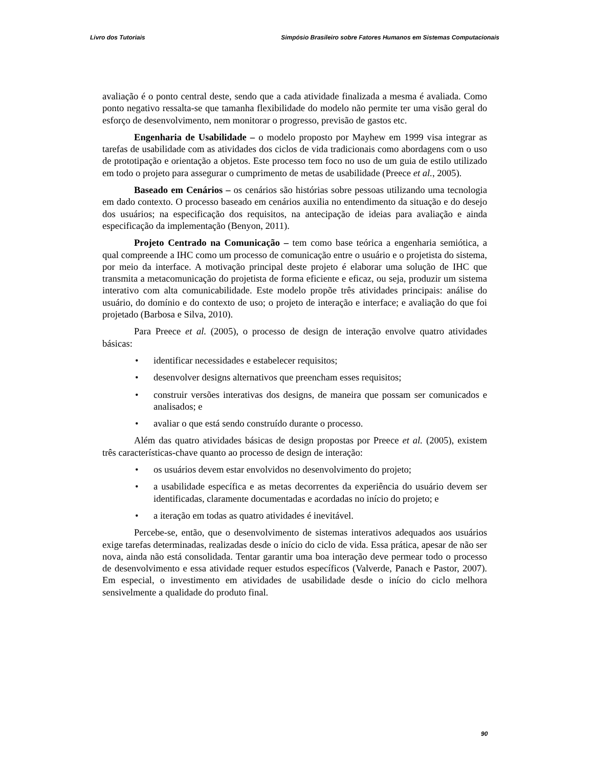Livro dos Tutoriais Simpósio Brasileiro sobre Fatores Humanos em Sistemas Computacionais
avaliação é o ponto central deste, sendo que a cada atividade finalizada a mesma é avaliada. Como ponto negativo ressalta-se que tamanha flexibilidade do modelo não permite ter uma visão geral do esforço de desenvolvimento, nem monitorar o progresso, previsão de gastos etc.
Engenharia de Usabilidade – o modelo proposto por Mayhew em 1999 visa integrar as tarefas de usabilidade com as atividades dos ciclos de vida tradicionais como abordagens com o uso de prototipação e orientação a objetos. Este processo tem foco no uso de um guia de estilo utilizado em todo o projeto para assegurar o cumprimento de metas de usabilidade (Preece et al., 2005).
Baseado em Cenários – os cenários são histórias sobre pessoas utilizando uma tecnologia em dado contexto. O processo baseado em cenários auxilia no entendimento da situação e do desejo dos usuários; na especificação dos requisitos, na antecipação de ideias para avaliação e ainda especificação da implementação (Benyon, 2011).
Projeto Centrado na Comunicação – tem como base teórica a engenharia semiótica, a qual compreende a IHC como um processo de comunicação entre o usuário e o projetista do sistema, por meio da interface. A motivação principal deste projeto é elaborar uma solução de IHC que transmita a metacomunicação do projetista de forma eficiente e eficaz, ou seja, produzir um sistema interativo com alta comunicabilidade. Este modelo propõe três atividades principais: análise do usuário, do domínio e do contexto de uso; o projeto de interação e interface; e avaliação do que foi projetado (Barbosa e Silva, 2010).
Para Preece et al. (2005), o processo de design de interação envolve quatro atividades básicas:
• identificar necessidades e estabelecer requisitos;
• desenvolver designs alternativos que preencham esses requisitos;
• construir versões interativas dos designs, de maneira que possam ser comunicados e analisados; e
• avaliar o que está sendo construído durante o processo.
Além das quatro atividades básicas de design propostas por Preece et al. (2005), existem três características-chave quanto ao processo de design de interação:
• os usuários devem estar envolvidos no desenvolvimento do projeto;
• a usabilidade específica e as metas decorrentes da experiência do usuário devem ser identificadas, claramente documentadas e acordadas no início do projeto; e
• a iteração em todas as quatro atividades é inevitável.
Percebe-se, então, que o desenvolvimento de sistemas interativos adequados aos usuários exige tarefas determinadas, realizadas desde o início do ciclo de vida. Essa prática, apesar de não ser nova, ainda não está consolidada. Tentar garantir uma boa interação deve permear todo o processo de desenvolvimento e essa atividade requer estudos específicos (Valverde, Panach e Pastor, 2007). Em especial, o investimento em atividades de usabilidade desde o início do ciclo melhora sensivelmente a qualidade do produto final.
90